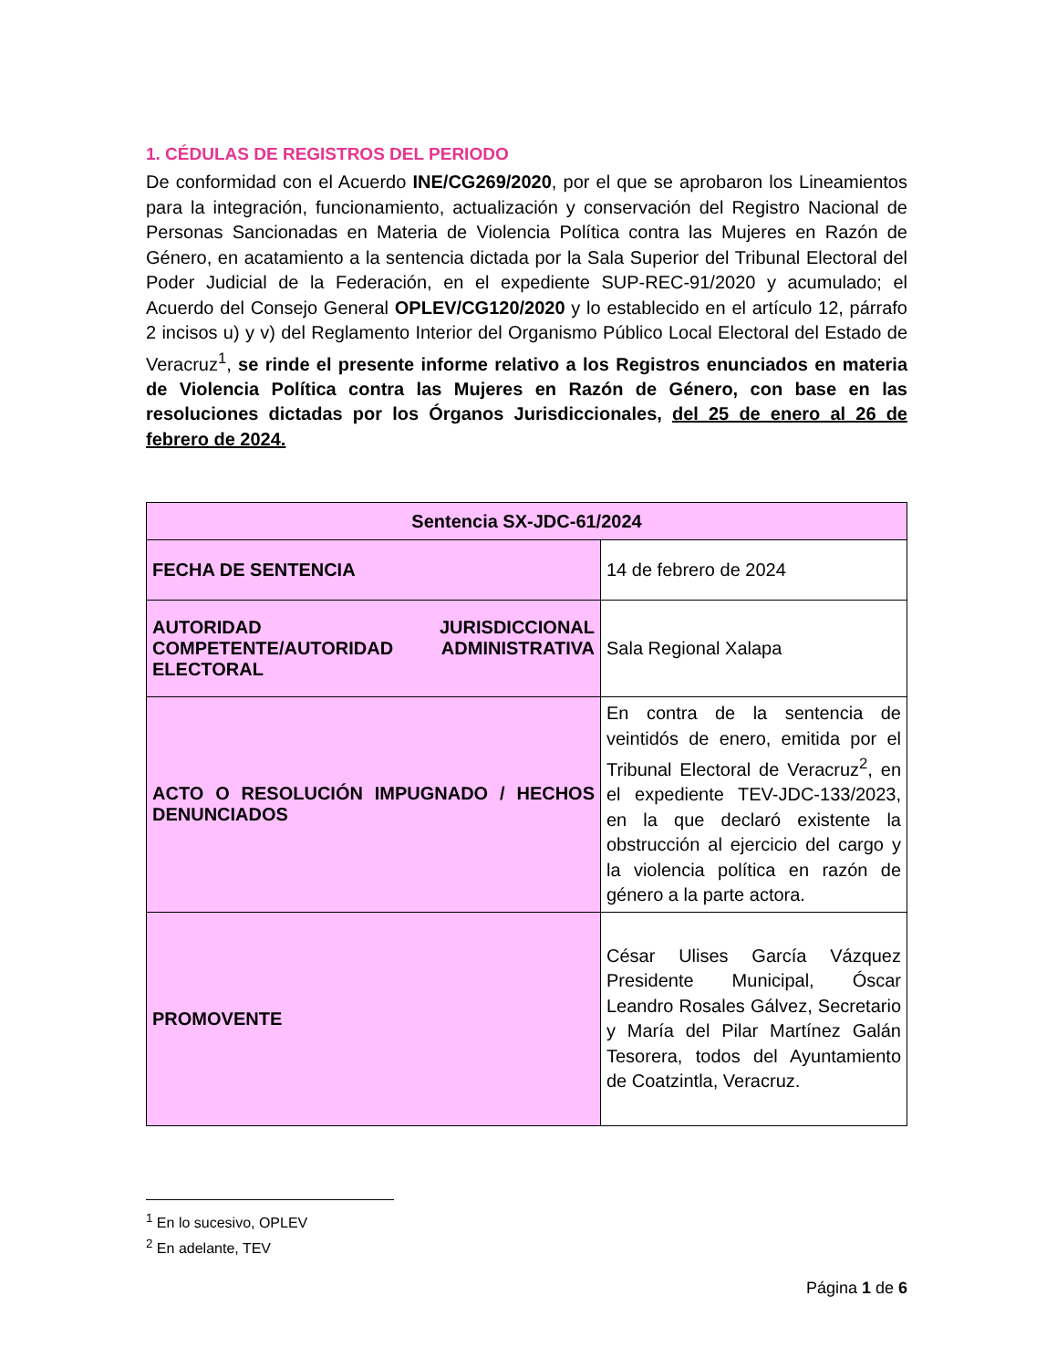1. CÉDULAS DE REGISTROS DEL PERIODO
De conformidad con el Acuerdo INE/CG269/2020, por el que se aprobaron los Lineamientos para la integración, funcionamiento, actualización y conservación del Registro Nacional de Personas Sancionadas en Materia de Violencia Política contra las Mujeres en Razón de Género, en acatamiento a la sentencia dictada por la Sala Superior del Tribunal Electoral del Poder Judicial de la Federación, en el expediente SUP-REC-91/2020 y acumulado; el Acuerdo del Consejo General OPLEV/CG120/2020 y lo establecido en el artículo 12, párrafo 2 incisos u) y v) del Reglamento Interior del Organismo Público Local Electoral del Estado de Veracruz<sup>1</sup>, se rinde el presente informe relativo a los Registros enunciados en materia de Violencia Política contra las Mujeres en Razón de Género, con base en las resoluciones dictadas por los Órganos Jurisdiccionales, del 25 de enero al 26 de febrero de 2024.
| Sentencia SX-JDC-61/2024 | |
| --- | --- |
| FECHA DE SENTENCIA | 14 de febrero de 2024 |
| AUTORIDAD JURISDICCIONAL COMPETENTE/AUTORIDAD ADMINISTRATIVA ELECTORAL | Sala Regional Xalapa |
| ACTO O RESOLUCIÓN IMPUGNADO / HECHOS DENUNCIADOS | En contra de la sentencia de veintidós de enero, emitida por el Tribunal Electoral de Veracruz<sup>2</sup>, en el expediente TEV-JDC-133/2023, en la que declaró existente la obstrucción al ejercicio del cargo y la violencia política en razón de género a la parte actora. |
| PROMOVENTE | César Ulises García Vázquez Presidente Municipal, Óscar Leandro Rosales Gálvez, Secretario y María del Pilar Martínez Galán Tesorera, todos del Ayuntamiento de Coatzintla, Veracruz. |
<sup>1</sup> En lo sucesivo, OPLEV
<sup>2</sup> En adelante, TEV
Página 1 de 6